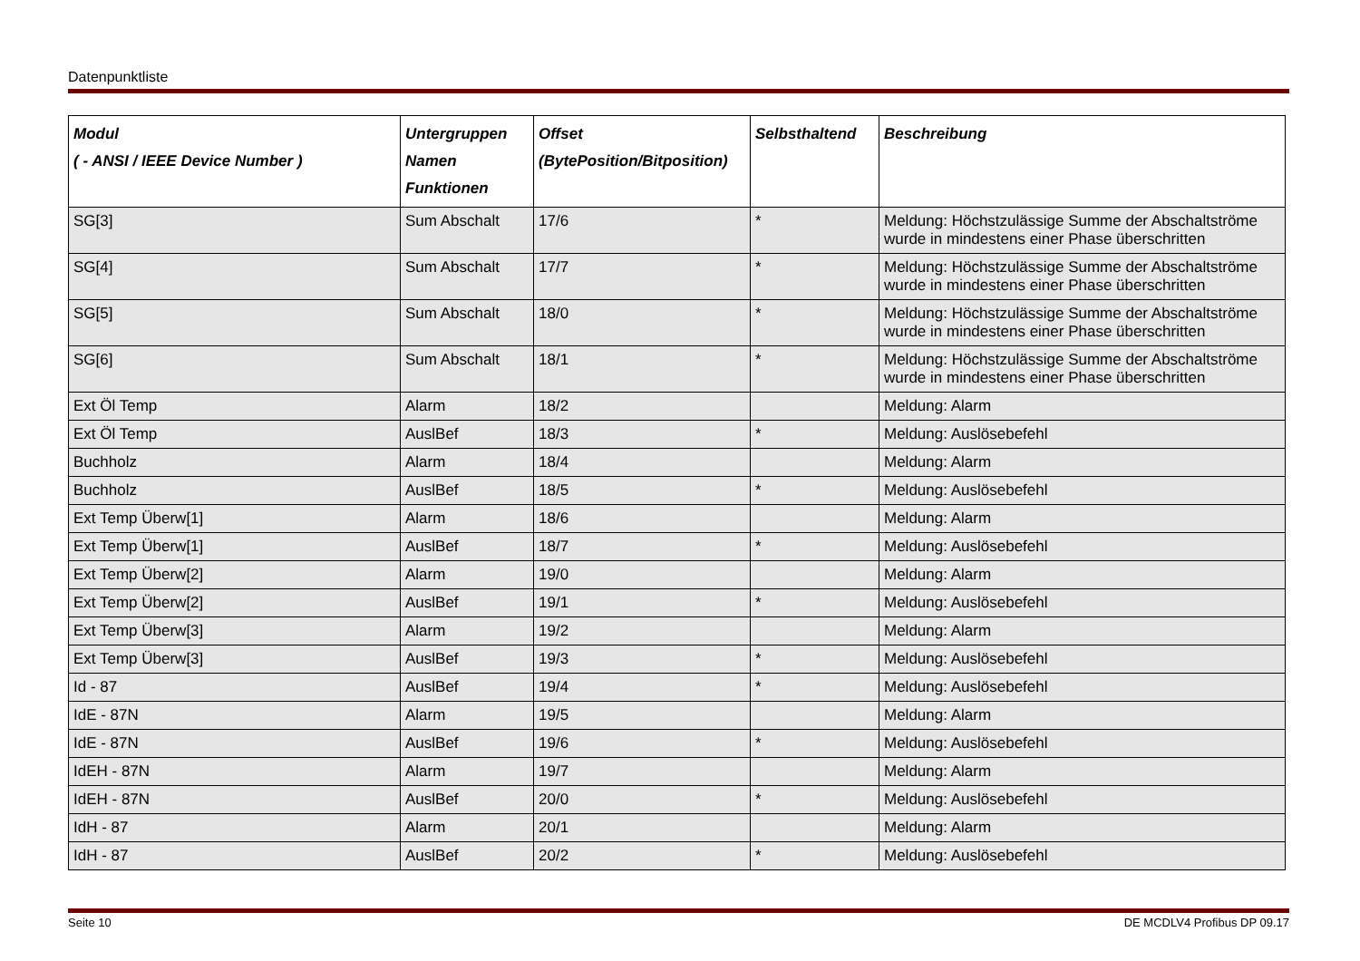Datenpunktliste
| Modul ( - ANSI / IEEE Device Number ) | Untergruppen Namen Funktionen | Offset (BytePosition/Bitposition) | Selbsthaltend | Beschreibung |
| --- | --- | --- | --- | --- |
| SG[3] | Sum Abschalt | 17/6 | * | Meldung: Höchstzulässige Summe der Abschaltströme wurde in mindestens einer Phase überschritten |
| SG[4] | Sum Abschalt | 17/7 | * | Meldung: Höchstzulässige Summe der Abschaltströme wurde in mindestens einer Phase überschritten |
| SG[5] | Sum Abschalt | 18/0 | * | Meldung: Höchstzulässige Summe der Abschaltströme wurde in mindestens einer Phase überschritten |
| SG[6] | Sum Abschalt | 18/1 | * | Meldung: Höchstzulässige Summe der Abschaltströme wurde in mindestens einer Phase überschritten |
| Ext Öl Temp | Alarm | 18/2 | | Meldung: Alarm |
| Ext Öl Temp | AuslBef | 18/3 | * | Meldung: Auslösebefehl |
| Buchholz | Alarm | 18/4 | | Meldung: Alarm |
| Buchholz | AuslBef | 18/5 | * | Meldung: Auslösebefehl |
| Ext Temp Überw[1] | Alarm | 18/6 | | Meldung: Alarm |
| Ext Temp Überw[1] | AuslBef | 18/7 | * | Meldung: Auslösebefehl |
| Ext Temp Überw[2] | Alarm | 19/0 | | Meldung: Alarm |
| Ext Temp Überw[2] | AuslBef | 19/1 | * | Meldung: Auslösebefehl |
| Ext Temp Überw[3] | Alarm | 19/2 | | Meldung: Alarm |
| Ext Temp Überw[3] | AuslBef | 19/3 | * | Meldung: Auslösebefehl |
| Id - 87 | AuslBef | 19/4 | * | Meldung: Auslösebefehl |
| IdE - 87N | Alarm | 19/5 | | Meldung: Alarm |
| IdE - 87N | AuslBef | 19/6 | * | Meldung: Auslösebefehl |
| IdEH - 87N | Alarm | 19/7 | | Meldung: Alarm |
| IdEH - 87N | AuslBef | 20/0 | * | Meldung: Auslösebefehl |
| IdH - 87 | Alarm | 20/1 | | Meldung: Alarm |
| IdH - 87 | AuslBef | 20/2 | * | Meldung: Auslösebefehl |
Seite 10 DE MCDLV4 Profibus DP 09.17